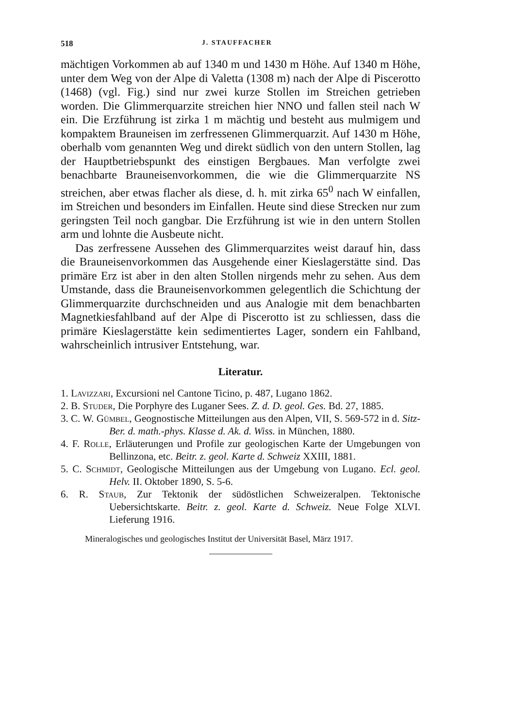518 J. STAUFFACHER
mächtigen Vorkommen ab auf 1340 m und 1430 m Höhe. Auf 1340 m Höhe, unter dem Weg von der Alpe di Valetta (1308 m) nach der Alpe di Piscerotto (1468) (vgl. Fig.) sind nur zwei kurze Stollen im Streichen getrieben worden. Die Glimmerquarzite streichen hier NNO und fallen steil nach W ein. Die Erzführung ist zirka 1 m mächtig und besteht aus mulmigem und kompaktem Brauneisen im zerfressenen Glimmerquarzit. Auf 1430 m Höhe, oberhalb vom genannten Weg und direkt südlich von den untern Stollen, lag der Hauptbetriebspunkt des einstigen Bergbaues. Man verfolgte zwei benachbarte Brauneisenvorkommen, die wie die Glimmerquarzite NS streichen, aber etwas flacher als diese, d. h. mit zirka 65<sup>0</sup> nach W einfallen, im Streichen und besonders im Einfallen. Heute sind diese Strecken nur zum geringsten Teil noch gangbar. Die Erzführung ist wie in den untern Stollen arm und lohnte die Ausbeute nicht.
Das zerfressene Aussehen des Glimmerquarzites weist darauf hin, dass die Brauneisenvorkommen das Ausgehende einer Kieslagerstätte sind. Das primäre Erz ist aber in den alten Stollen nirgends mehr zu sehen. Aus dem Umstande, dass die Brauneisenvorkommen gelegentlich die Schichtung der Glimmerquarzite durchschneiden und aus Analogie mit dem benachbarten Magnetkiesfahlband auf der Alpe di Piscerotto ist zu schliessen, dass die primäre Kieslagerstätte kein sedimentiertes Lager, sondern ein Fahlband, wahrscheinlich intrusiver Entstehung, war.
Literatur.
1. Lavizzari, Excursioni nel Cantone Ticino, p. 487, Lugano 1862.
2. B. Studer, Die Porphyre des Luganer Sees. Z. d. D. geol. Ges. Bd. 27, 1885.
3. C. W. Gümbel, Geognostische Mitteilungen aus den Alpen, VII, S. 569-572 in d. Sitz-Ber. d. math.-phys. Klasse d. Ak. d. Wiss. in München, 1880.
4. F. Rolle, Erläuterungen und Profile zur geologischen Karte der Umgebungen von Bellinzona, etc. Beitr. z. geol. Karte d. Schweiz XXIII, 1881.
5. C. Schmidt, Geologische Mitteilungen aus der Umgebung von Lugano. Ecl. geol. Helv. II. Oktober 1890, S. 5-6.
6. R. Staub, Zur Tektonik der südöstlichen Schweizeralpen. Tektonische Uebersichtskarte. Beitr. z. geol. Karte d. Schweiz. Neue Folge XLVI. Lieferung 1916.
Mineralogisches und geologisches Institut der Universität Basel, März 1917.